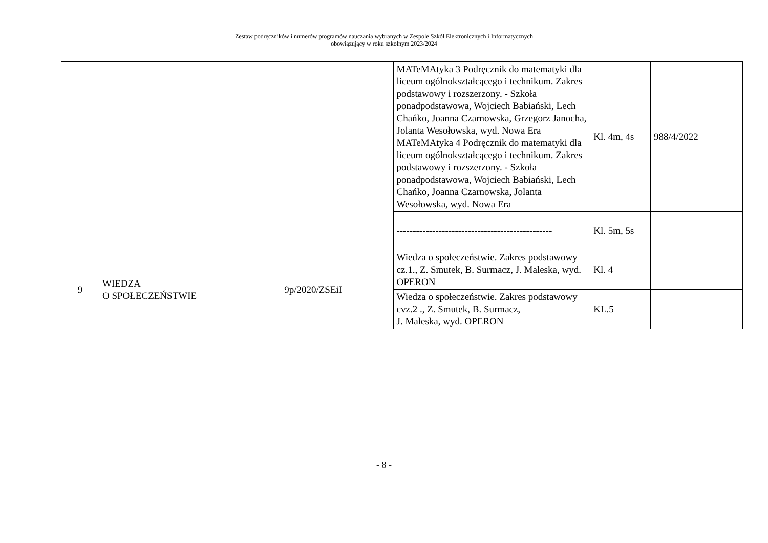Zestaw podręczników i numerów programów nauczania wybranych w Zespole Szkół Elektronicznych i Informatycznych
obowiązujący w roku szkolnym 2023/2024
| | | | MATeMAtyka 3 Podręcznik do matematyki dla liceum ogólnokształcącego i technikum. Zakres podstawowy i rozszerzony. - Szkoła ponadpodstawowa, Wojciech Babiański, Lech Chańko, Joanna Czarnowska, Grzegorz Janocha, Jolanta Wesołowska, wyd. Nowa Era MATeMAtyka 4 Podręcznik do matematyki dla liceum ogólnokształcącego i technikum. Zakres podstawowy i rozszerzony. - Szkoła ponadpodstawowa, Wojciech Babiański, Lech Chańko, Joanna Czarnowska, Jolanta Wesołowska, wyd. Nowa Era | Kl. 4m, 4s | 988/4/2022 |
| | | | ------------------------------------------------ | Kl. 5m, 5s | |
| 9 | WIEDZA O SPOŁECZEŃSTWIE | 9p/2020/ZSEiI | Wiedza o społeczeństwie. Zakres podstawowy cz.1., Z. Smutek, B. Surmacz, J. Maleska, wyd. OPERON | Kl. 4 | |
| | | | Wiedza o społeczeństwie. Zakres podstawowy cvz.2 ., Z. Smutek, B. Surmacz, J. Maleska, wyd. OPERON | KL.5 | |
- 8 -